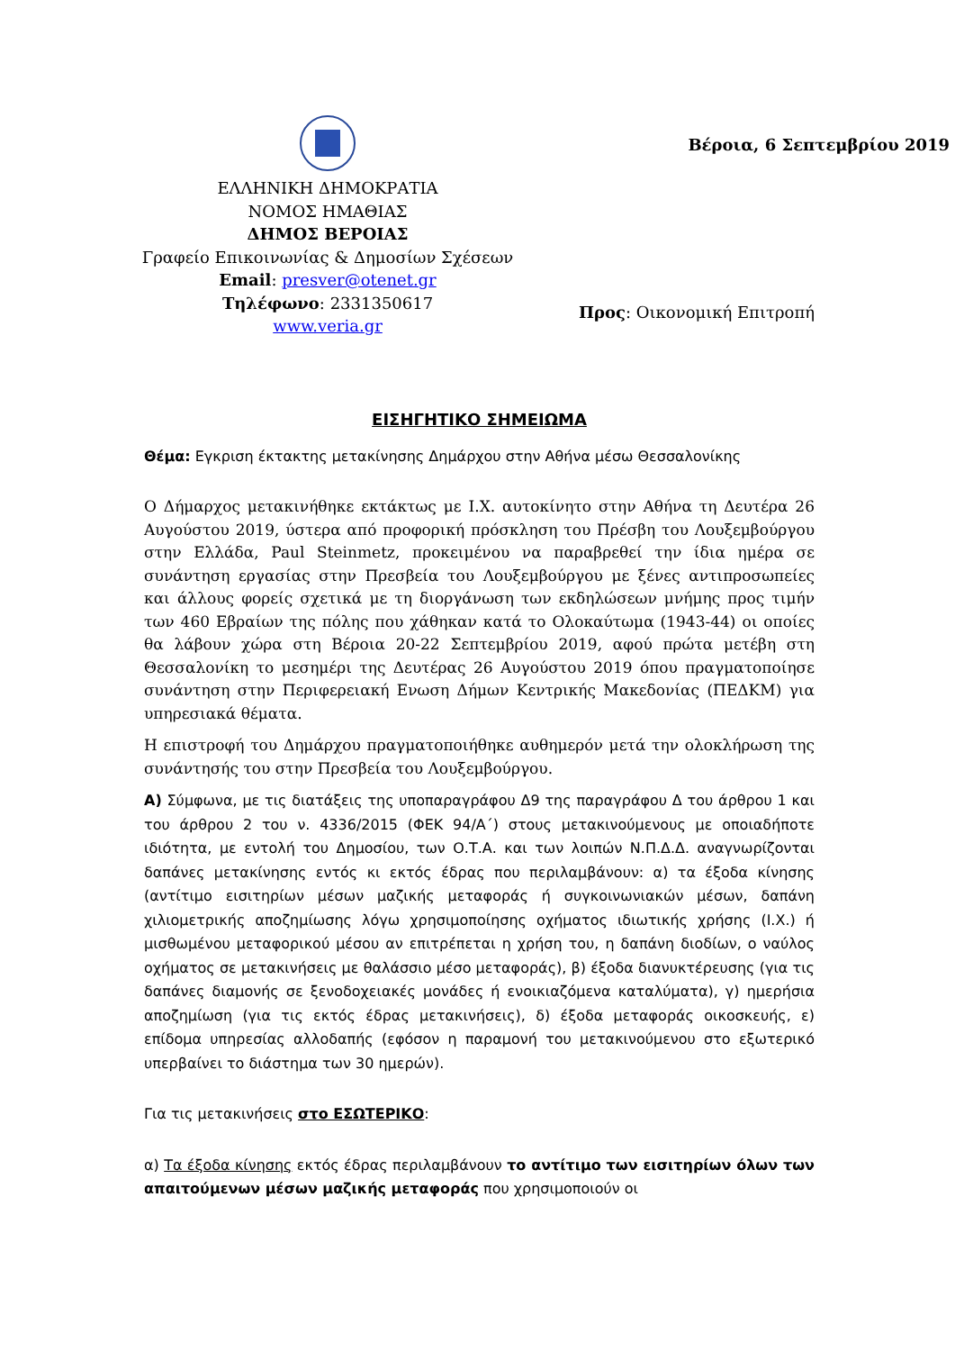ΕΛΛΗΝΙΚΗ ΔΗΜΟΚΡΑΤΙΑ
ΝΟΜΟΣ ΗΜΑΘΙΑΣ
ΔΗΜΟΣ ΒΕΡΟΙΑΣ
Γραφείο Επικοινωνίας & Δημοσίων Σχέσεων
Email: presver@otenet.gr
Τηλέφωνο: 2331350617
www.veria.gr
Βέροια, 6 Σεπτεμβρίου 2019
Προς: Οικονομική Επιτροπή
ΕΙΣΗΓΗΤΙΚΟ ΣΗΜΕΙΩΜΑ
Θέμα: Εγκριση έκτακτης μετακίνησης Δημάρχου στην Αθήνα μέσω Θεσσαλονίκης
Ο Δήμαρχος μετακινήθηκε εκτάκτως με Ι.Χ. αυτοκίνητο στην Αθήνα τη Δευτέρα 26 Αυγούστου 2019, ύστερα από προφορική πρόσκληση του Πρέσβη του Λουξεμβούργου στην Ελλάδα, Paul Steinmetz, προκειμένου να παραβρεθεί την ίδια ημέρα σε συνάντηση εργασίας στην Πρεσβεία του Λουξεμβούργου με ξένες αντιπροσωπείες και άλλους φορείς σχετικά με τη διοργάνωση των εκδηλώσεων μνήμης προς τιμήν των 460 Εβραίων της πόλης που χάθηκαν κατά το Ολοκαύτωμα (1943-44) οι οποίες θα λάβουν χώρα στη Βέροια 20-22 Σεπτεμβρίου 2019, αφού πρώτα μετέβη στη Θεσσαλονίκη το μεσημέρι της Δευτέρας 26 Αυγούστου 2019 όπου πραγματοποίησε συνάντηση στην Περιφερειακή Ενωση Δήμων Κεντρικής Μακεδονίας (ΠΕΔΚΜ) για υπηρεσιακά θέματα.
Η επιστροφή του Δημάρχου πραγματοποιήθηκε αυθημερόν μετά την ολοκλήρωση της συνάντησής του στην Πρεσβεία του Λουξεμβούργου.
Α) Σύμφωνα, με τις διατάξεις της υποπαραγράφου Δ9 της παραγράφου Δ του άρθρου 1 και του άρθρου 2 του ν. 4336/2015 (ΦΕΚ 94/Α΄) στους μετακινούμενους με οποιαδήποτε ιδιότητα, με εντολή του Δημοσίου, των Ο.Τ.Α. και των λοιπών Ν.Π.Δ.Δ. αναγνωρίζονται δαπάνες μετακίνησης εντός κι εκτός έδρας που περιλαμβάνουν: α) τα έξοδα κίνησης (αντίτιμο εισιτηρίων μέσων μαζικής μεταφοράς ή συγκοινωνιακών μέσων, δαπάνη χιλιομετρικής αποζημίωσης λόγω χρησιμοποίησης οχήματος ιδιωτικής χρήσης (Ι.Χ.) ή μισθωμένου μεταφορικού μέσου αν επιτρέπεται η χρήση του, η δαπάνη διοδίων, ο ναύλος οχήματος σε μετακινήσεις με θαλάσσιο μέσο μεταφοράς), β) έξοδα διανυκτέρευσης (για τις δαπάνες διαμονής σε ξενοδοχειακές μονάδες ή ενοικιαζόμενα καταλύματα), γ) ημερήσια αποζημίωση (για τις εκτός έδρας μετακινήσεις), δ) έξοδα μεταφοράς οικοσκευής, ε) επίδομα υπηρεσίας αλλοδαπής (εφόσον η παραμονή του μετακινούμενου στο εξωτερικό υπερβαίνει το διάστημα των 30 ημερών).
Για τις μετακινήσεις στο ΕΣΩΤΕΡΙΚΟ:
α) Τα έξοδα κίνησης εκτός έδρας περιλαμβάνουν το αντίτιμο των εισιτηρίων όλων των απαιτούμενων μέσων μαζικής μεταφοράς που χρησιμοποιούν οι